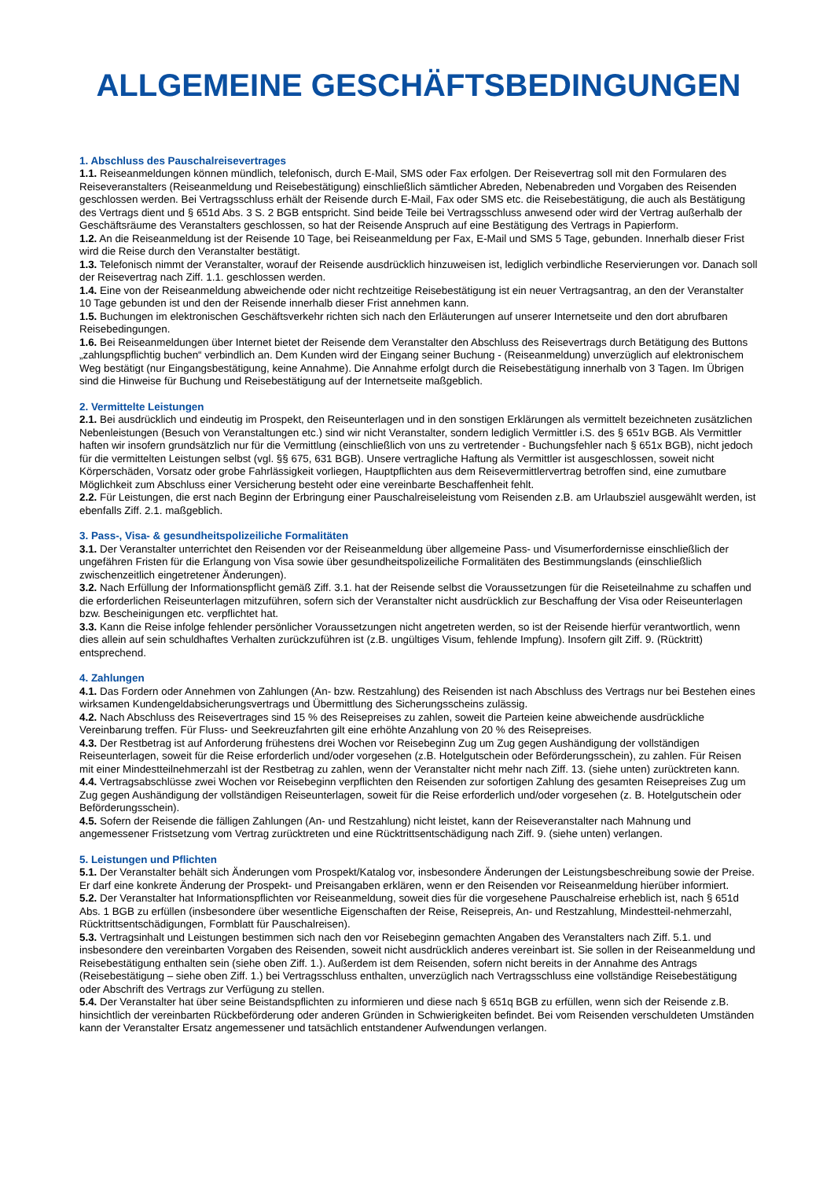ALLGEMEINE GESCHÄFTSBEDINGUNGEN
1. Abschluss des Pauschalreisevertrages
1.1. Reiseanmeldungen können mündlich, telefonisch, durch E-Mail, SMS oder Fax erfolgen. Der Reisevertrag soll mit den Formularen des Reiseveranstalters (Reiseanmeldung und Reisebestätigung) einschließlich sämtlicher Abreden, Nebenabreden und Vorgaben des Reisenden geschlossen werden. Bei Vertragsschluss erhält der Reisende durch E-Mail, Fax oder SMS etc. die Reisebestätigung, die auch als Bestätigung des Vertrags dient und § 651d Abs. 3 S. 2 BGB entspricht. Sind beide Teile bei Vertragsschluss anwesend oder wird der Vertrag außerhalb der Geschäftsräume des Veranstalters geschlossen, so hat der Reisende Anspruch auf eine Bestätigung des Vertrags in Papierform.
1.2. An die Reiseanmeldung ist der Reisende 10 Tage, bei Reiseanmeldung per Fax, E-Mail und SMS 5 Tage, gebunden. Innerhalb dieser Frist wird die Reise durch den Veranstalter bestätigt.
1.3. Telefonisch nimmt der Veranstalter, worauf der Reisende ausdrücklich hinzuweisen ist, lediglich verbindliche Reservierungen vor. Danach soll der Reisevertrag nach Ziff. 1.1. geschlossen werden.
1.4. Eine von der Reiseanmeldung abweichende oder nicht rechtzeitige Reisebestätigung ist ein neuer Vertragsantrag, an den der Veranstalter 10 Tage gebunden ist und den der Reisende innerhalb dieser Frist annehmen kann.
1.5. Buchungen im elektronischen Geschäftsverkehr richten sich nach den Erläuterungen auf unserer Internetseite und den dort abrufbaren Reisebedingungen.
1.6. Bei Reiseanmeldungen über Internet bietet der Reisende dem Veranstalter den Abschluss des Reisevertrags durch Betätigung des Buttons „zahlungspflichtig buchen“ verbindlich an. Dem Kunden wird der Eingang seiner Buchung - (Reiseanmeldung) unverzüglich auf elektronischem Weg bestätigt (nur Eingangsbestätigung, keine Annahme). Die Annahme erfolgt durch die Reisebestätigung innerhalb von 3 Tagen. Im Übrigen sind die Hinweise für Buchung und Reisebestätigung auf der Internetseite maßgeblich.
2. Vermittelte Leistungen
2.1. Bei ausdrücklich und eindeutig im Prospekt, den Reiseunterlagen und in den sonstigen Erklärungen als vermittelt bezeichneten zusätzlichen Nebenleistungen (Besuch von Veranstaltungen etc.) sind wir nicht Veranstalter, sondern lediglich Vermittler i.S. des § 651v BGB. Als Vermittler haften wir insofern grundsätzlich nur für die Vermittlung (einschließlich von uns zu vertretender - Buchungsfehler nach § 651x BGB), nicht jedoch für die vermittelten Leistungen selbst (vgl. §§ 675, 631 BGB). Unsere vertragliche Haftung als Vermittler ist ausgeschlossen, soweit nicht Körperschäden, Vorsatz oder grobe Fahrlässigkeit vorliegen, Hauptpflichten aus dem Reisevermittlervertrag betroffen sind, eine zumutbare Möglichkeit zum Abschluss einer Versicherung besteht oder eine vereinbarte Beschaffenheit fehlt.
2.2. Für Leistungen, die erst nach Beginn der Erbringung einer Pauschalreiseleistung vom Reisenden z.B. am Urlaubsziel ausgewählt werden, ist ebenfalls Ziff. 2.1. maßgeblich.
3. Pass-, Visa- & gesundheitspolizeiliche Formalitäten
3.1. Der Veranstalter unterrichtet den Reisenden vor der Reiseanmeldung über allgemeine Pass- und Visumerfordernisse einschließlich der ungefähren Fristen für die Erlangung von Visa sowie über gesundheitspolizeiliche Formalitäten des Bestimmungslands (einschließlich zwischenzeitlich eingetretener Änderungen).
3.2. Nach Erfüllung der Informationspflicht gemäß Ziff. 3.1. hat der Reisende selbst die Voraussetzungen für die Reiseteilnahme zu schaffen und die erforderlichen Reiseunterlagen mitzuführen, sofern sich der Veranstalter nicht ausdrücklich zur Beschaffung der Visa oder Reiseunterlagen bzw. Bescheinigungen etc. verpflichtet hat.
3.3. Kann die Reise infolge fehlender persönlicher Voraussetzungen nicht angetreten werden, so ist der Reisende hierfür verantwortlich, wenn dies allein auf sein schuldhaftes Verhalten zurückzuführen ist (z.B. ungültiges Visum, fehlende Impfung). Insofern gilt Ziff. 9. (Rücktritt) entsprechend.
4. Zahlungen
4.1. Das Fordern oder Annehmen von Zahlungen (An- bzw. Restzahlung) des Reisenden ist nach Abschluss des Vertrags nur bei Bestehen eines wirksamen Kundengeldabsicherungsvertrags und Übermittlung des Sicherungsscheins zulässig.
4.2. Nach Abschluss des Reisevertrages sind 15 % des Reisepreises zu zahlen, soweit die Parteien keine abweichende ausdrückliche Vereinbarung treffen. Für Fluss- und Seekreuzfahrten gilt eine erhöhte Anzahlung von 20 % des Reisepreises.
4.3. Der Restbetrag ist auf Anforderung frühestens drei Wochen vor Reisebeginn Zug um Zug gegen Aushändigung der vollständigen Reiseunterlagen, soweit für die Reise erforderlich und/oder vorgesehen (z.B. Hotelgutschein oder Beförderungsschein), zu zahlen. Für Reisen mit einer Mindestteilnehmerzahl ist der Restbetrag zu zahlen, wenn der Veranstalter nicht mehr nach Ziff. 13. (siehe unten) zurücktreten kann.
4.4. Vertragsabschlüsse zwei Wochen vor Reisebeginn verpflichten den Reisenden zur sofortigen Zahlung des gesamten Reisepreises Zug um Zug gegen Aushändigung der vollständigen Reiseunterlagen, soweit für die Reise erforderlich und/oder vorgesehen (z. B. Hotelgutschein oder Beförderungsschein).
4.5. Sofern der Reisende die fälligen Zahlungen (An- und Restzahlung) nicht leistet, kann der Reiseveranstalter nach Mahnung und angemessener Fristsetzung vom Vertrag zurücktreten und eine Rücktrittsentschädigung nach Ziff. 9. (siehe unten) verlangen.
5. Leistungen und Pflichten
5.1. Der Veranstalter behält sich Änderungen vom Prospekt/Katalog vor, insbesondere Änderungen der Leistungsbeschreibung sowie der Preise. Er darf eine konkrete Änderung der Prospekt- und Preisangaben erklären, wenn er den Reisenden vor Reiseanmeldung hierüber informiert.
5.2. Der Veranstalter hat Informationspflichten vor Reiseanmeldung, soweit dies für die vorgesehene Pauschalreise erheblich ist, nach § 651d Abs. 1 BGB zu erfüllen (insbesondere über wesentliche Eigenschaften der Reise, Reisepreis, An- und Restzahlung, Mindestteil-nehmerzahl, Rücktrittsentschädigungen, Formblatt für Pauschalreisen).
5.3. Vertragsinhalt und Leistungen bestimmen sich nach den vor Reisebeginn gemachten Angaben des Veranstalters nach Ziff. 5.1. und insbesondere den vereinbarten Vorgaben des Reisenden, soweit nicht ausdrücklich anderes vereinbart ist. Sie sollen in der Reiseanmeldung und Reisebestätigung enthalten sein (siehe oben Ziff. 1.). Außerdem ist dem Reisenden, sofern nicht bereits in der Annahme des Antrags (Reisebestätigung – siehe oben Ziff. 1.) bei Vertragsschluss enthalten, unverzüglich nach Vertragsschluss eine vollständige Reisebestätigung oder Abschrift des Vertrags zur Verfügung zu stellen.
5.4. Der Veranstalter hat über seine Beistandspflichten zu informieren und diese nach § 651q BGB zu erfüllen, wenn sich der Reisende z.B. hinsichtlich der vereinbarten Rückbeförderung oder anderen Gründen in Schwierigkeiten befindet. Bei vom Reisenden verschuldeten Umständen kann der Veranstalter Ersatz angemessener und tatsächlich entstandener Aufwendungen verlangen.